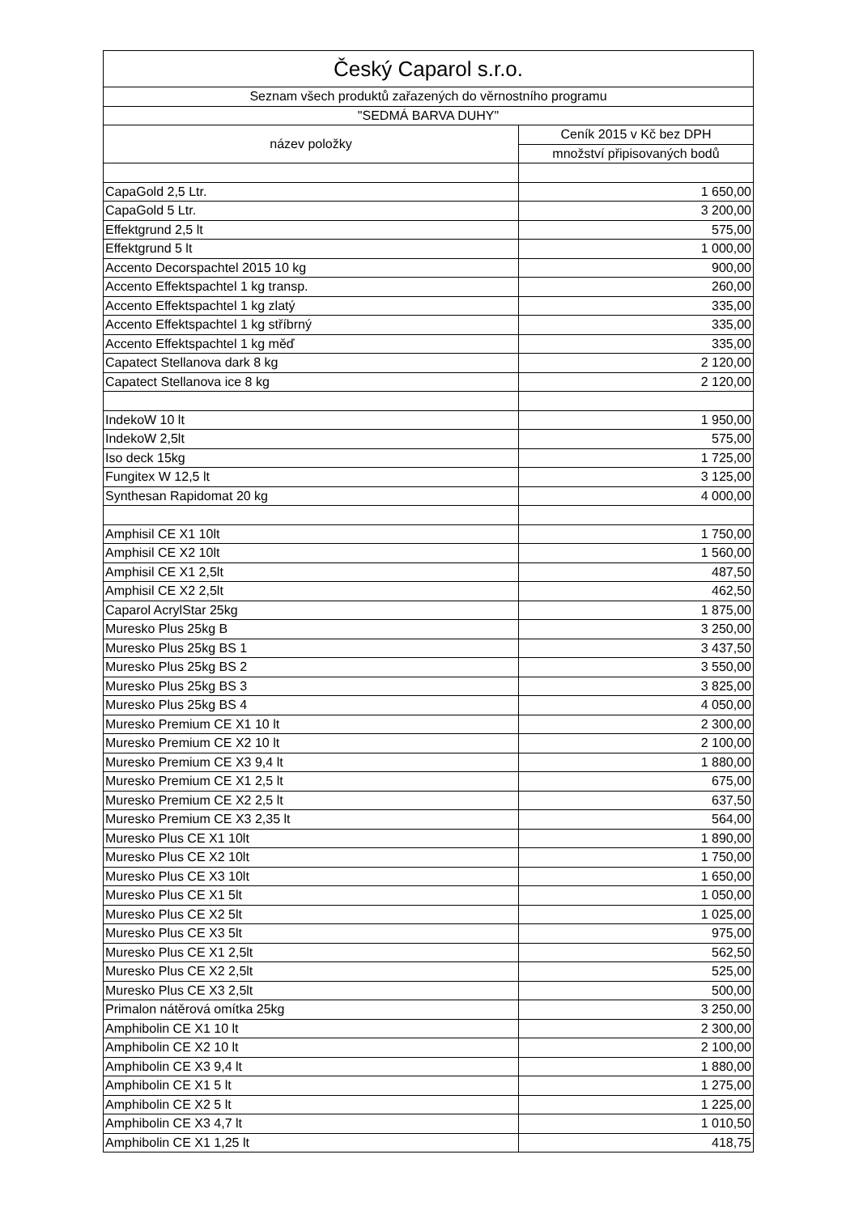| Český Caparol s.r.o. | |
| --- | --- |
| Seznam všech produktů zařazených do věrnostního programu | |
| "SEDMÁ BARVA DUHY" | |
| název položky | Ceník 2015 v Kč bez DPH |
| | množství připisovaných bodů |
| CapaGold 2,5 Ltr. | 1 650,00 |
| CapaGold 5 Ltr. | 3 200,00 |
| Effektgrund 2,5 lt | 575,00 |
| Effektgrund 5 lt | 1 000,00 |
| Accento Decorspachtel 2015 10 kg | 900,00 |
| Accento Effektspachtel 1 kg transp. | 260,00 |
| Accento Effektspachtel 1 kg zlatý | 335,00 |
| Accento Effektspachtel 1 kg stříbrný | 335,00 |
| Accento Effektspachtel 1 kg měď | 335,00 |
| Capatect Stellanova dark 8 kg | 2 120,00 |
| Capatect Stellanova ice 8 kg | 2 120,00 |
| IndekoW 10 lt | 1 950,00 |
| IndekoW 2,5lt | 575,00 |
| Iso deck 15kg | 1 725,00 |
| Fungitex W 12,5 lt | 3 125,00 |
| Synthesan Rapidomat 20 kg | 4 000,00 |
| Amphisil CE X1 10lt | 1 750,00 |
| Amphisil CE X2 10lt | 1 560,00 |
| Amphisil CE X1 2,5lt | 487,50 |
| Amphisil CE X2 2,5lt | 462,50 |
| Caparol AcrylStar 25kg | 1 875,00 |
| Muresko Plus 25kg B | 3 250,00 |
| Muresko Plus 25kg BS 1 | 3 437,50 |
| Muresko Plus 25kg BS 2 | 3 550,00 |
| Muresko Plus 25kg BS 3 | 3 825,00 |
| Muresko Plus 25kg BS 4 | 4 050,00 |
| Muresko Premium CE X1 10 lt | 2 300,00 |
| Muresko Premium CE X2 10 lt | 2 100,00 |
| Muresko Premium CE X3 9,4 lt | 1 880,00 |
| Muresko Premium CE X1 2,5 lt | 675,00 |
| Muresko Premium CE X2 2,5 lt | 637,50 |
| Muresko Premium CE X3 2,35 lt | 564,00 |
| Muresko Plus CE X1 10lt | 1 890,00 |
| Muresko Plus CE X2 10lt | 1 750,00 |
| Muresko Plus CE X3 10lt | 1 650,00 |
| Muresko Plus CE X1 5lt | 1 050,00 |
| Muresko Plus CE X2 5lt | 1 025,00 |
| Muresko Plus CE X3 5lt | 975,00 |
| Muresko Plus CE X1 2,5lt | 562,50 |
| Muresko Plus CE X2 2,5lt | 525,00 |
| Muresko Plus CE X3 2,5lt | 500,00 |
| Primalon nátěrová omítka 25kg | 3 250,00 |
| Amphibolin CE X1 10 lt | 2 300,00 |
| Amphibolin CE X2 10 lt | 2 100,00 |
| Amphibolin CE X3 9,4 lt | 1 880,00 |
| Amphibolin CE X1 5 lt | 1 275,00 |
| Amphibolin CE X2 5 lt | 1 225,00 |
| Amphibolin CE X3 4,7 lt | 1 010,50 |
| Amphibolin CE X1 1,25 lt | 418,75 |